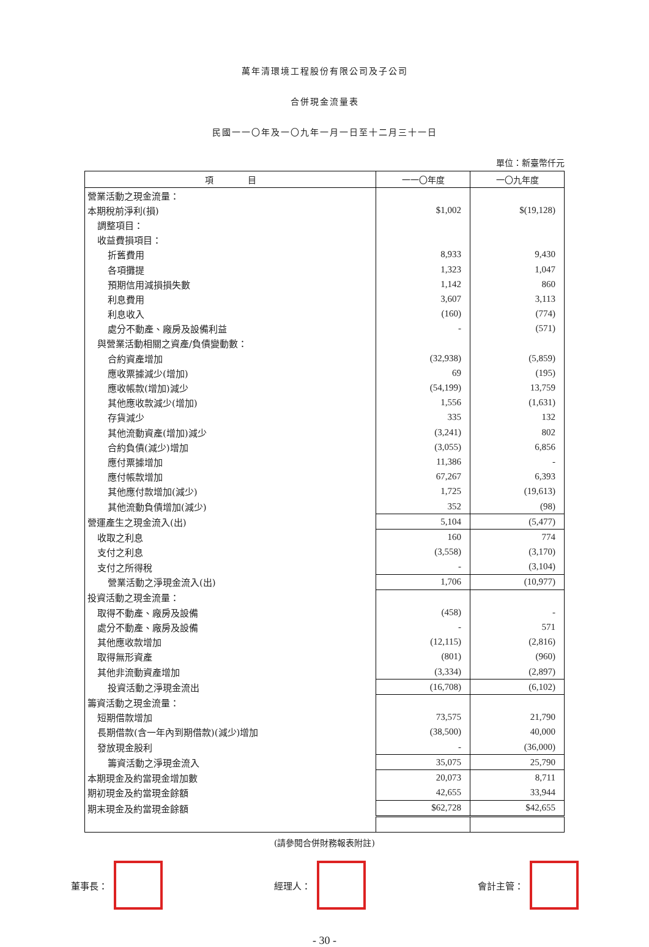萬年清環境工程股份有限公司及子公司
合併現金流量表
民國一一〇年及一〇九年一月一日至十二月三十一日
單位：新臺幣仟元
| 項 目 | 一一〇年度 | 一〇九年度 |
| --- | --- | --- |
| 營業活動之現金流量： | | |
| 本期稅前淨利(損) | $1,002 | $(19,128) |
| 調整項目： | | |
| 收益費損項目： | | |
| 折舊費用 | 8,933 | 9,430 |
| 各項攤提 | 1,323 | 1,047 |
| 預期信用減損損失數 | 1,142 | 860 |
| 利息費用 | 3,607 | 3,113 |
| 利息收入 | (160) | (774) |
| 處分不動產、廠房及設備利益 | - | (571) |
| 與營業活動相關之資產/負債變動數： | | |
| 合約資產增加 | (32,938) | (5,859) |
| 應收票據減少(增加) | 69 | (195) |
| 應收帳款(增加)減少 | (54,199) | 13,759 |
| 其他應收款減少(增加) | 1,556 | (1,631) |
| 存貨減少 | 335 | 132 |
| 其他流動資產(增加)減少 | (3,241) | 802 |
| 合約負債(減少)增加 | (3,055) | 6,856 |
| 應付票據增加 | 11,386 | - |
| 應付帳款增加 | 67,267 | 6,393 |
| 其他應付款增加(減少) | 1,725 | (19,613) |
| 其他流動負債增加(減少) | 352 | (98) |
| 營運產生之現金流入(出) | 5,104 | (5,477) |
| 收取之利息 | 160 | 774 |
| 支付之利息 | (3,558) | (3,170) |
| 支付之所得稅 | - | (3,104) |
| 營業活動之淨現金流入(出) | 1,706 | (10,977) |
| 投資活動之現金流量： | | |
| 取得不動產、廠房及設備 | (458) | - |
| 處分不動產、廠房及設備 | - | 571 |
| 其他應收款增加 | (12,115) | (2,816) |
| 取得無形資產 | (801) | (960) |
| 其他非流動資產增加 | (3,334) | (2,897) |
| 投資活動之淨現金流出 | (16,708) | (6,102) |
| 籌資活動之現金流量： | | |
| 短期借款增加 | 73,575 | 21,790 |
| 長期借款(含一年內到期借款)(減少)增加 | (38,500) | 40,000 |
| 發放現金股利 | - | (36,000) |
| 籌資活動之淨現金流入 | 35,075 | 25,790 |
| 本期現金及約當現金增加數 | 20,073 | 8,711 |
| 期初現金及約當現金餘額 | 42,655 | 33,944 |
| 期末現金及約當現金餘額 | $62,728 | $42,655 |
(請參閱合併財務報表附註)
董事長： 經理人： 會計主管：
- 30 -